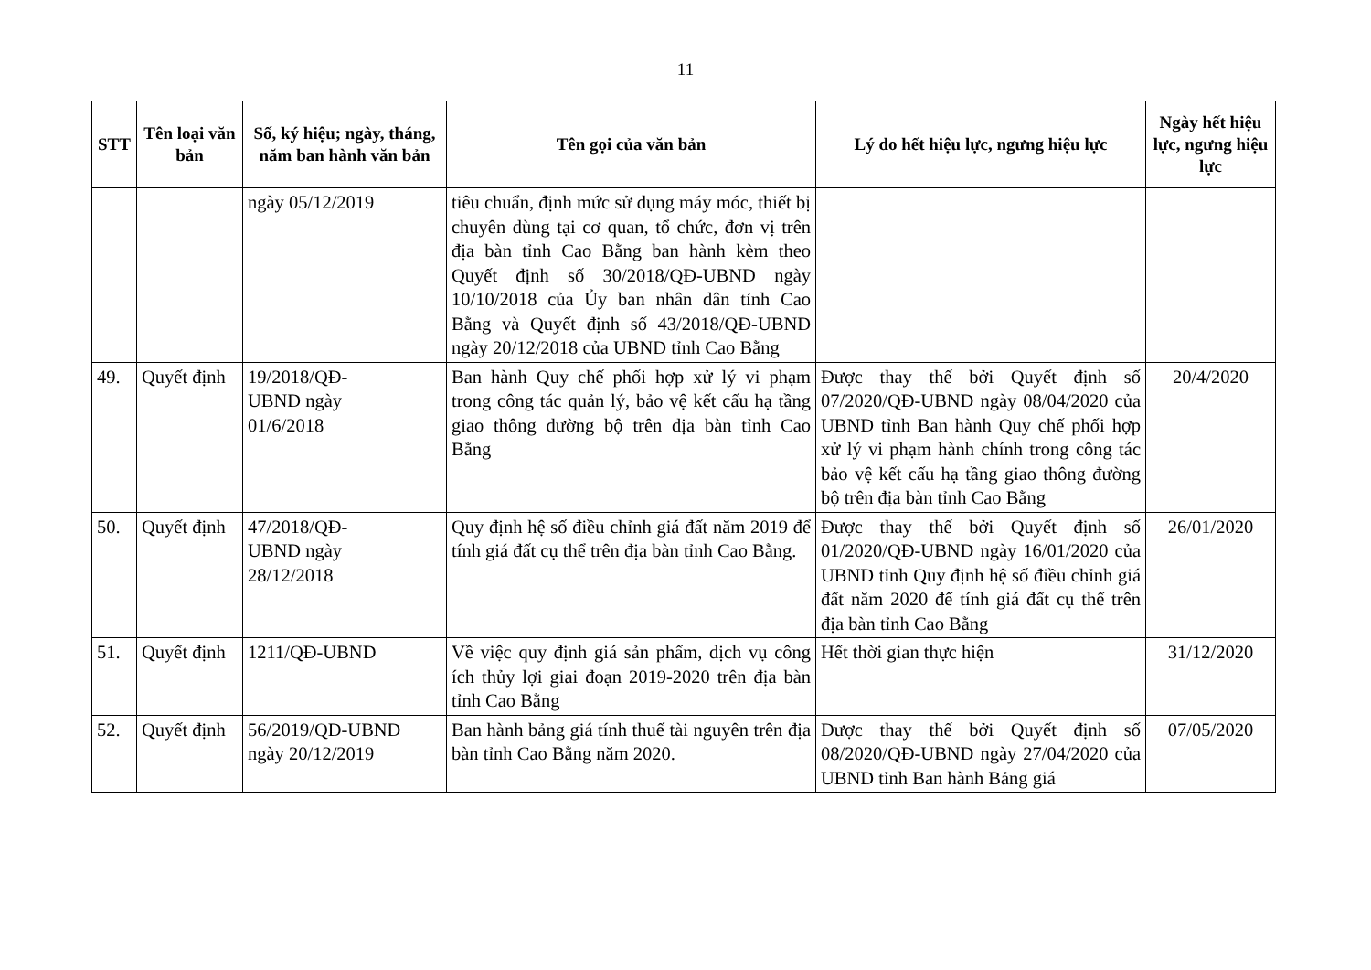11
| STT | Tên loại văn bản | Số, ký hiệu; ngày, tháng, năm ban hành văn bản | Tên gọi của văn bản | Lý do hết hiệu lực, ngưng hiệu lực | Ngày hết hiệu lực, ngưng hiệu lực |
| --- | --- | --- | --- | --- | --- |
| | | ngày 05/12/2019 | tiêu chuẩn, định mức sử dụng máy móc, thiết bị chuyên dùng tại cơ quan, tổ chức, đơn vị trên địa bàn tỉnh Cao Bằng ban hành kèm theo Quyết định số 30/2018/QĐ-UBND ngày 10/10/2018 của Ủy ban nhân dân tỉnh Cao Bằng và Quyết định số 43/2018/QĐ-UBND ngày 20/12/2018 của UBND tỉnh Cao Bằng | | |
| 49. | Quyết định | 19/2018/QĐ- UBND ngày 01/6/2018 | Ban hành Quy chế phối hợp xử lý vi phạm trong công tác quản lý, bảo vệ kết cấu hạ tầng giao thông đường bộ trên địa bàn tỉnh Cao Bằng | Được thay thế bởi Quyết định số 07/2020/QĐ-UBND ngày 08/04/2020 của UBND tỉnh Ban hành Quy chế phối hợp xử lý vi phạm hành chính trong công tác bảo vệ kết cấu hạ tầng giao thông đường bộ trên địa bàn tỉnh Cao Bằng | 20/4/2020 |
| 50. | Quyết định | 47/2018/QĐ- UBND ngày 28/12/2018 | Quy định hệ số điều chỉnh giá đất năm 2019 để tính giá đất cụ thể trên địa bàn tỉnh Cao Bằng. | Được thay thế bởi Quyết định số 01/2020/QĐ-UBND ngày 16/01/2020 của UBND tỉnh Quy định hệ số điều chỉnh giá đất năm 2020 để tính giá đất cụ thể trên địa bàn tỉnh Cao Bằng | 26/01/2020 |
| 51. | Quyết định | 1211/QĐ-UBND | Về việc quy định giá sản phẩm, dịch vụ công ích thủy lợi giai đoạn 2019-2020 trên địa bàn tỉnh Cao Bằng | Hết thời gian thực hiện | 31/12/2020 |
| 52. | Quyết định | 56/2019/QĐ-UBND ngày 20/12/2019 | Ban hành bảng giá tính thuế tài nguyên trên địa bàn tỉnh Cao Bằng năm 2020. | Được thay thế bởi Quyết định số 08/2020/QĐ-UBND ngày 27/04/2020 của UBND tỉnh Ban hành Bảng giá | 07/05/2020 |